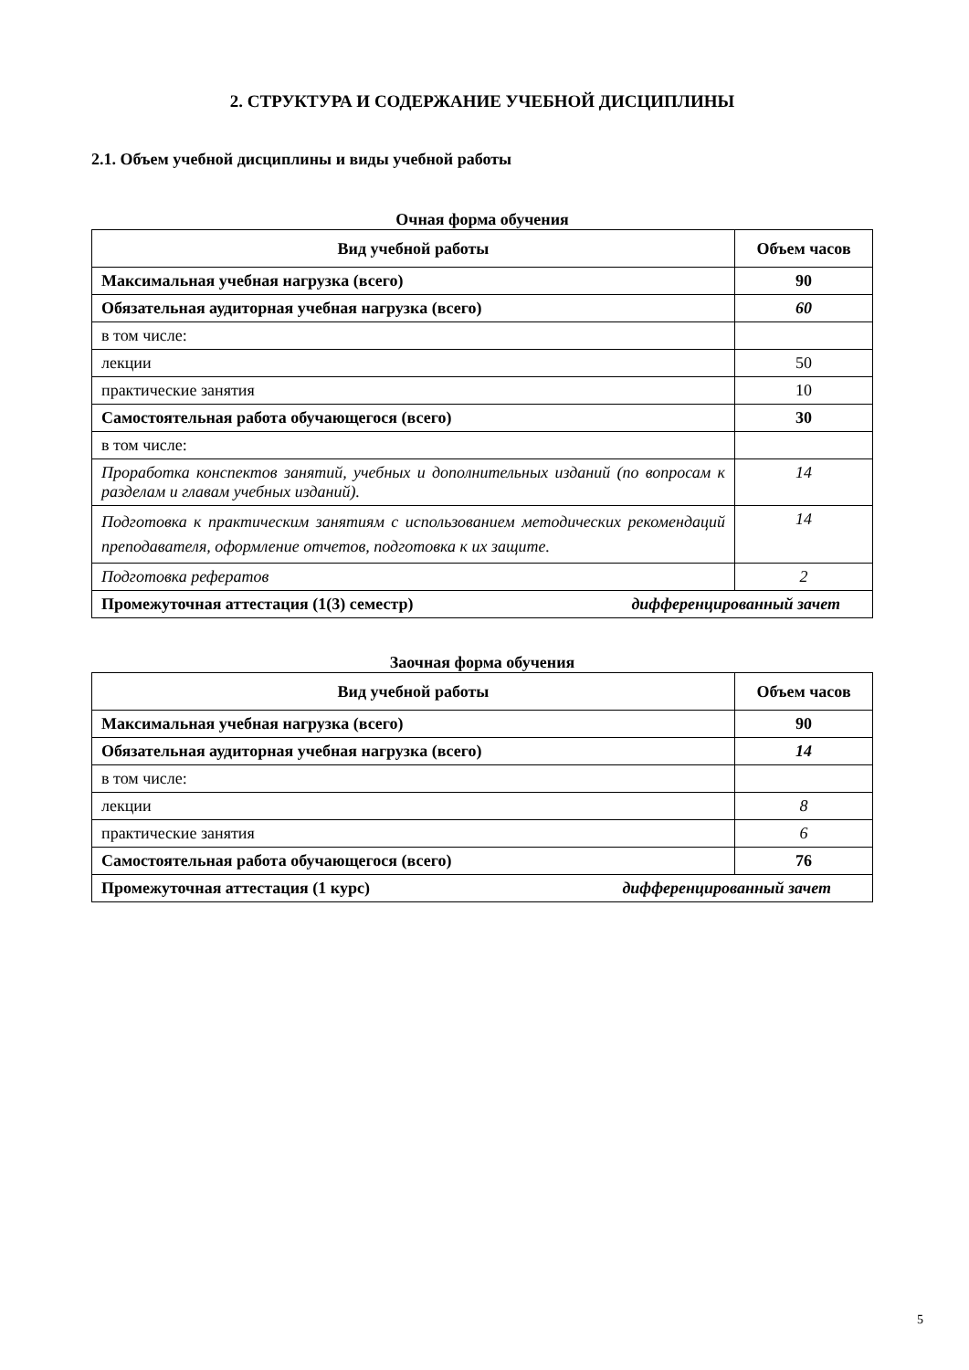2. СТРУКТУРА И СОДЕРЖАНИЕ УЧЕБНОЙ ДИСЦИПЛИНЫ
2.1. Объем учебной дисциплины и виды учебной работы
Очная форма обучения
| Вид учебной работы | Объем часов |
| --- | --- |
| Максимальная учебная нагрузка (всего) | 90 |
| Обязательная аудиторная учебная нагрузка (всего) | 60 |
| в том числе: | |
| лекции | 50 |
| практические занятия | 10 |
| Самостоятельная работа обучающегося (всего) | 30 |
| в том числе: | |
| Проработка конспектов занятий, учебных и дополнительных изданий (по вопросам к разделам и главам учебных изданий). | 14 |
| Подготовка к практическим занятиям с использованием методических рекомендаций преподавателя, оформление отчетов, подготовка к их защите. | 14 |
| Подготовка рефератов | 2 |
| Промежуточная аттестация (1(3) семестр) дифференцированный зачет | |
Заочная форма обучения
| Вид учебной работы | Объем часов |
| --- | --- |
| Максимальная учебная нагрузка (всего) | 90 |
| Обязательная аудиторная учебная нагрузка (всего) | 14 |
| в том числе: | |
| лекции | 8 |
| практические занятия | 6 |
| Самостоятельная работа обучающегося (всего) | 76 |
| Промежуточная аттестация (1 курс) дифференцированный зачет | |
5